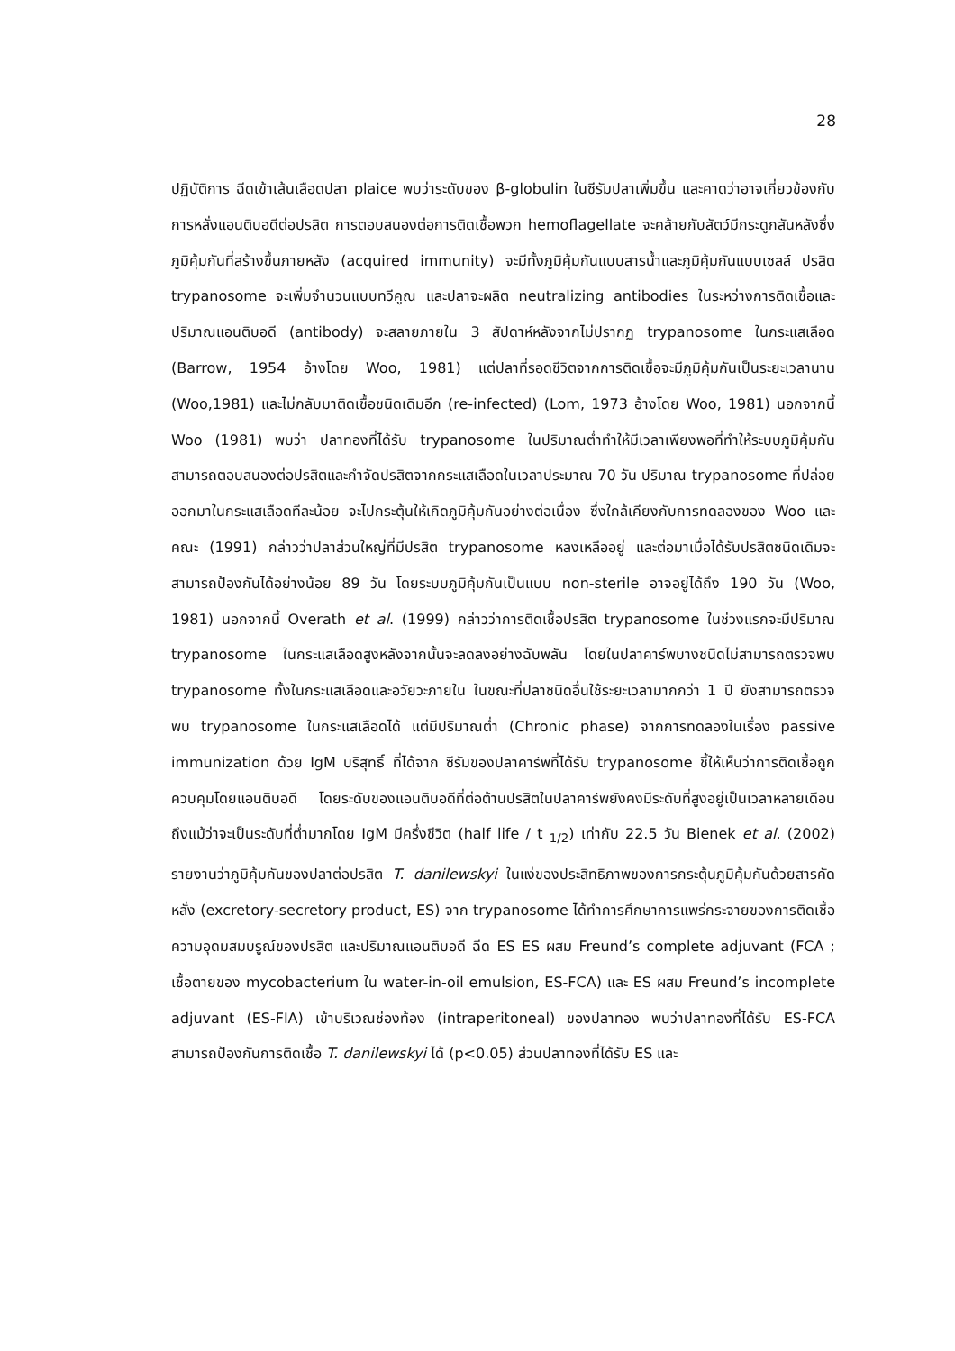28
ปฏิบัติการ ฉีดเข้าเส้นเลือดปลา plaice พบว่าระดับของ β-globulin ในซีรัมปลาเพิ่มขึ้น และคาดว่าอาจเกี่ยวข้องกับการหลั่งแอนติบอดีต่อปรสิต การตอบสนองต่อการติดเชื้อพวก hemoflagellate จะคล้ายกับสัตว์มีกระดูกสันหลังซึ่งภูมิคุ้มกันที่สร้างขึ้นภายหลัง (acquired immunity) จะมีทั้งภูมิคุ้มกันแบบสารน้ำและภูมิคุ้มกันแบบเซลล์ ปรสิต trypanosome จะเพิ่มจำนวนแบบทวีคูณ และปลาจะผลิต neutralizing antibodies ในระหว่างการติดเชื้อและปริมาณแอนติบอดี (antibody) จะสลายภายใน 3 สัปดาห์หลังจากไม่ปรากฏ trypanosome ในกระแสเลือด (Barrow, 1954 อ้างโดย Woo, 1981) แต่ปลาที่รอดชีวิตจากการติดเชื้อจะมีภูมิคุ้มกันเป็นระยะเวลานาน (Woo,1981) และไม่กลับมาติดเชื้อชนิดเดิมอีก (re-infected) (Lom, 1973 อ้างโดย Woo, 1981) นอกจากนี้ Woo (1981) พบว่า ปลาทองที่ได้รับ trypanosome ในปริมาณต่ำทำให้มีเวลาเพียงพอที่ทำให้ระบบภูมิคุ้มกันสามารถตอบสนองต่อปรสิตและกำจัดปรสิตจากกระแสเลือดในเวลาประมาณ 70 วัน ปริมาณ trypanosome ที่ปล่อยออกมาในกระแสเลือดทีละน้อย จะไปกระตุ้นให้เกิดภูมิคุ้มกันอย่างต่อเนื่อง ซึ่งใกล้เคียงกับการทดลองของ Woo และคณะ (1991) กล่าวว่าปลาส่วนใหญ่ที่มีปรสิต trypanosome หลงเหลืออยู่ และต่อมาเมื่อได้รับปรสิตชนิดเดิมจะสามารถป้องกันได้อย่างน้อย 89 วัน โดยระบบภูมิคุ้มกันเป็นแบบ non-sterile อาจอยู่ได้ถึง 190 วัน (Woo, 1981) นอกจากนี้ Overath et al. (1999) กล่าวว่าการติดเชื้อปรสิต trypanosome ในช่วงแรกจะมีปริมาณ trypanosome ในกระแสเลือดสูงหลังจากนั้นจะลดลงอย่างฉับพลัน โดยในปลาคาร์พบางชนิดไม่สามารถตรวจพบ trypanosome ทั้งในกระแสเลือดและอวัยวะภายใน ในขณะที่ปลาชนิดอื่นใช้ระยะเวลามากกว่า 1 ปี ยังสามารถตรวจพบ trypanosome ในกระแสเลือดได้ แต่มีปริมาณต่ำ (Chronic phase) จากการทดลองในเรื่อง passive immunization ด้วย IgM บริสุทธิ์ ที่ได้จาก ซีรัมของปลาคาร์พที่ได้รับ trypanosome ชี้ให้เห็นว่าการติดเชื้อถูกควบคุมโดยแอนติบอดี โดยระดับของแอนติบอดีที่ต่อต้านปรสิตในปลาคาร์พยังคงมีระดับที่สูงอยู่เป็นเวลาหลายเดือน ถึงแม้ว่าจะเป็นระดับที่ต่ำมากโดย IgM มีครึ่งชีวิต (half life / t <sub>1/2</sub>) เท่ากับ 22.5 วัน Bienek et al. (2002) รายงานว่าภูมิคุ้มกันของปลาต่อปรสิต T. danilewskyi ในแง่ของประสิทธิภาพของการกระตุ้นภูมิคุ้มกันด้วยสารคัดหลั่ง (excretory-secretory product, ES) จาก trypanosome ได้ทำการศึกษาการแพร่กระจายของการติดเชื้อ ความอุดมสมบรูณ์ของปรสิต และปริมาณแอนติบอดี ฉีด ES ES ผสม Freund’s complete adjuvant (FCA ; เชื้อตายของ mycobacterium ใน water-in-oil emulsion, ES-FCA) และ ES ผสม Freund’s incomplete adjuvant (ES-FIA) เข้าบริเวณช่องท้อง (intraperitoneal) ของปลาทอง พบว่าปลาทองที่ได้รับ ES-FCA สามารถป้องกันการติดเชื้อ T. danilewskyi ได้ (p<0.05) ส่วนปลาทองที่ได้รับ ES และ